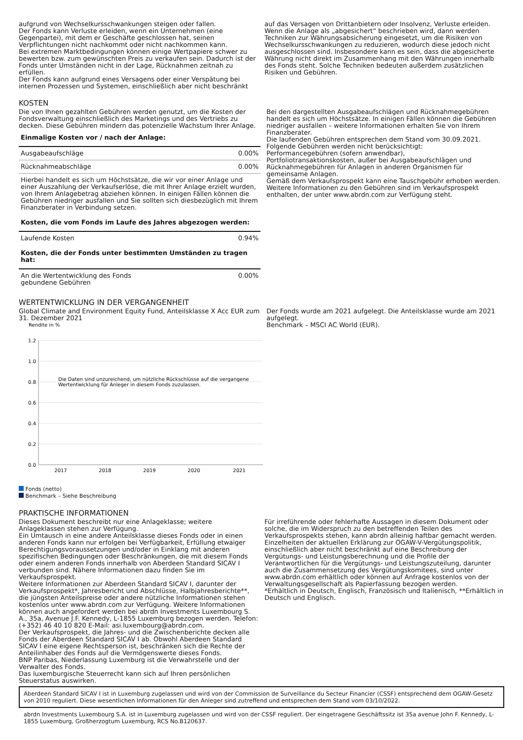aufgrund von Wechselkursschwankungen steigen oder fallen.
Der Fonds kann Verluste erleiden, wenn ein Unternehmen (eine Gegenpartei), mit dem er Geschäfte geschlossen hat, seinen Verpflichtungen nicht nachkommt oder nicht nachkommen kann.
Bei extremen Marktbedingungen können einige Wertpapiere schwer zu bewerten bzw. zum gewünschten Preis zu verkaufen sein. Dadurch ist der Fonds unter Umständen nicht in der Lage, Rücknahmen zeitnah zu erfüllen.
Der Fonds kann aufgrund eines Versagens oder einer Verspätung bei internen Prozessen und Systemen, einschließlich aber nicht beschränkt
auf das Versagen von Drittanbietern oder Insolvenz, Verluste erleiden.
Wenn die Anlage als „abgesichert“ beschrieben wird, dann werden Techniken zur Währungsabsicherung eingesetzt, um die Risiken von Wechselkursschwankungen zu reduzieren, wodurch diese jedoch nicht ausgeschlossen sind. Insbesondere kann es sein, dass die abgesicherte Währung nicht direkt im Zusammenhang mit den Währungen innerhalb des Fonds steht. Solche Techniken bedeuten außerdem zusätzlichen Risiken und Gebühren.
KOSTEN
Die von Ihnen gezahlten Gebühren werden genutzt, um die Kosten der Fondsverwaltung einschließlich des Marketings und des Vertriebs zu decken. Diese Gebühren mindern das potenzielle Wachstum Ihrer Anlage.
| Einmalige Kosten vor / nach der Anlage: | |
| Ausgabeaufschläge | 0.00% |
| Rücknahmeabschläge | 0.00% |
| Hierbei handelt es sich um Höchstsätze, die wir vor einer Anlage und einer Auszahlung der Verkaufserlöse, die mit Ihrer Anlage erzielt wurden, von Ihrem Anlagebetrag abziehen können. In einigen Fällen können die Gebühren niedriger ausfallen und Sie sollten sich diesbezüglich mit Ihrem Finanzberater in Verbindung setzen. | |
| Kosten, die vom Fonds im Laufe des Jahres abgezogen werden: | |
| Laufende Kosten | 0.94% |
| Kosten, die der Fonds unter bestimmten Umständen zu tragen hat: | |
| An die Wertentwicklung des Fonds gebundene Gebühren | 0.00% |
Bei den dargestellten Ausgabeaufschlägen und Rücknahmegebühren handelt es sich um Höchstsätze. In einigen Fällen können die Gebühren niedriger ausfallen – weitere Informationen erhalten Sie von Ihrem Finanzberater.
Die laufenden Gebühren entsprechen dem Stand vom 30.09.2021.
Folgende Gebühren werden nicht berücksichtigt:
Performancegebühren (sofern anwendbar),
Portfoliotransaktionskosten, außer bei Ausgabeaufschlägen und Rücknahmegebühren für Anlagen in anderen Organismen für gemeinsame Anlagen.
Gemäß dem Verkaufsprospekt kann eine Tauschgebühr erhoben werden.
Weitere Informationen zu den Gebühren sind im Verkaufsprospekt enthalten, der unter www.abrdn.com zur Verfügung steht.
WERTENTWICKLUNG IN DER VERGANGENHEIT
Global Climate and Environment Equity Fund, Anteilsklasse X Acc EUR zum 31. Dezember 2021
Rendite in %
1.2
1.0
0.8
0.6
0.4
0.2
0.0
2017
2018
2019
2020
2021
Die Daten sind unzureichend, um nützliche Rückschlüsse auf die vergangene
Wertentwicklung für Anleger in diesem Fonds zuzulassen.
Fonds (netto)
Benchmark – Siehe Beschreibung
Der Fonds wurde am 2021 aufgelegt. Die Anteilsklasse wurde am 2021 aufgelegt.
Benchmark – MSCI AC World (EUR).
PRAKTISCHE INFORMATIONEN
Dieses Dokument beschreibt nur eine Anlageklasse; weitere Anlageklassen stehen zur Verfügung.
Ein Umtausch in eine andere Anteilsklasse dieses Fonds oder in einen anderen Fonds kann nur erfolgen bei Verfügbarkeit, Erfüllung etwaiger Berechtigungsvoraussetzungen und/oder in Einklang mit anderen spezifischen Bedingungen oder Beschränkungen, die mit diesem Fonds oder einem anderen Fonds innerhalb von Aberdeen Standard SICAV I verbunden sind. Nähere Informationen dazu finden Sie im Verkaufsprospekt.
Weitere Informationen zur Aberdeen Standard SICAV I, darunter der Verkaufsprospekt*, Jahresbericht und Abschlüsse, Halbjahresberichte**, die jüngsten Anteilspreise oder andere nützliche Informationen stehen kostenlos unter www.abrdn.com zur Verfügung. Weitere Informationen können auch angefordert werden bei abrdn Investments Luxembourg S. A., 35a, Avenue J.F. Kennedy, L-1855 Luxemburg bezogen werden. Telefon: (+352) 46 40 10 820 E-Mail: asi.luxembourg@abrdn.com.
Der Verkaufsprospekt, die Jahres- und die Zwischenberichte decken alle Fonds der Aberdeen Standard SICAV I ab. Obwohl Aberdeen Standard SICAV I eine eigene Rechtsperson ist, beschränken sich die Rechte der Anteilinhaber des Fonds auf die Vermögenswerte dieses Fonds.
BNP Paribas, Niederlassung Luxemburg ist die Verwahrstelle und der Verwalter des Fonds.
Das luxemburgische Steuerrecht kann sich auf Ihren persönlichen Steuerstatus auswirken.
Für irreführende oder fehlerhafte Aussagen in diesem Dokument oder solche, die im Widerspruch zu den betreffenden Teilen des Verkaufsprospekts stehen, kann abrdn alleinig haftbar gemacht werden.
Einzelheiten der aktuellen Erklärung zur OGAW-V-Vergütungspolitik, einschließlich aber nicht beschränkt auf eine Beschreibung der Vergütungs- und Leistungsberechnung und die Profile der Verantwortlichen für die Vergütungs- und Leistungszuteilung, darunter auch die Zusammensetzung des Vergütungskomitees, sind unter www.abrdn.com erhältlich oder können auf Anfrage kostenlos von der Verwaltungsgesellschaft als Papierfassung bezogen werden.
*Erhältlich in Deutsch, Englisch, Französisch und Italienisch, **Erhältlich in Deutsch und Englisch.
Aberdeen Standard SICAV I ist in Luxemburg zugelassen und wird von der Commission de Surveillance du Secteur Financier (CSSF) entsprechend dem OGAW-Gesetz von 2010 reguliert. Diese wesentlichen Informationen für den Anleger sind zutreffend und entsprechen dem Stand vom 03/10/2022.
abrdn Investments Luxembourg S.A. ist in Luxemburg zugelassen und wird von der CSSF reguliert. Der eingetragene Geschäftssitz ist 35a avenue John F. Kennedy, L-1855 Luxemburg, Großherzogtum Luxemburg, RCS No.B120637.